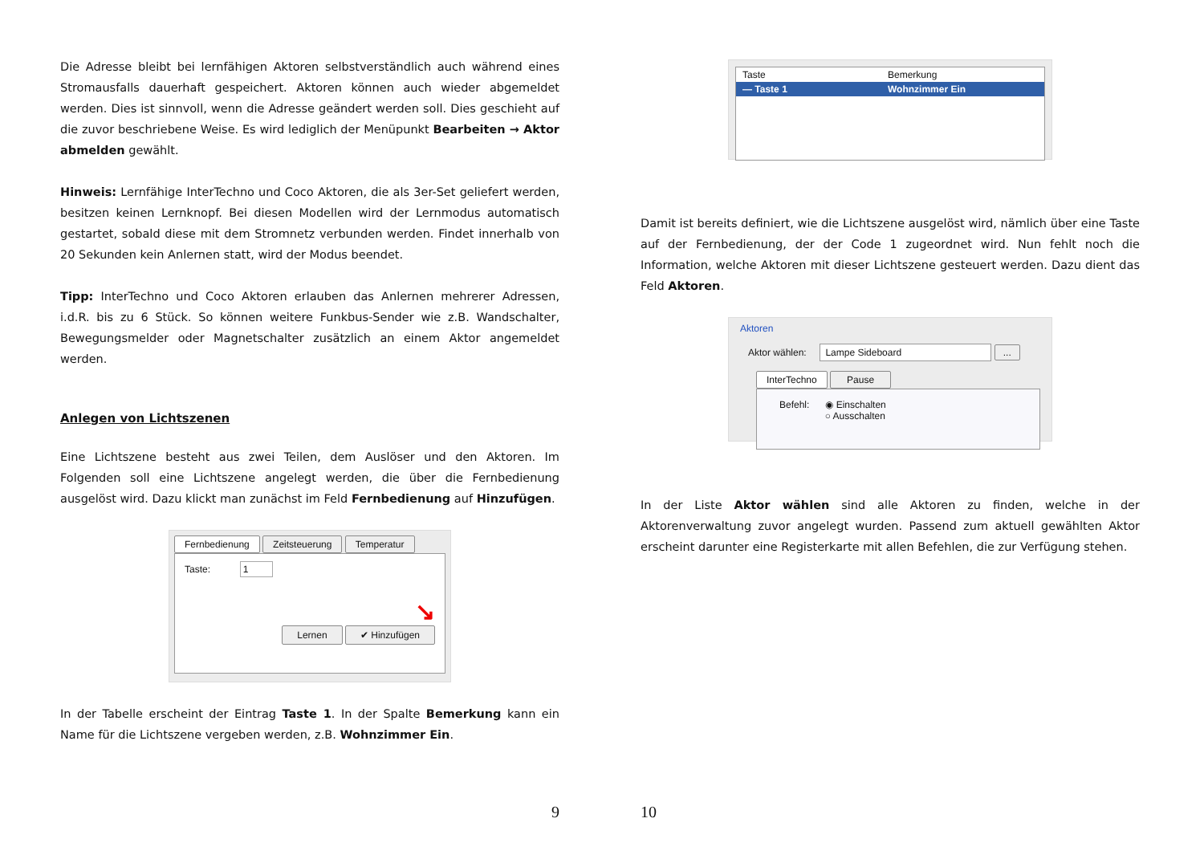Die Adresse bleibt bei lernfähigen Aktoren selbstverständlich auch während eines Stromausfalls dauerhaft gespeichert. Aktoren können auch wieder abgemeldet werden. Dies ist sinnvoll, wenn die Adresse geändert werden soll. Dies geschieht auf die zuvor beschriebene Weise. Es wird lediglich der Menüpunkt Bearbeiten → Aktor abmelden gewählt.
Hinweis: Lernfähige InterTechno und Coco Aktoren, die als 3er-Set geliefert werden, besitzen keinen Lernknopf. Bei diesen Modellen wird der Lernmodus automatisch gestartet, sobald diese mit dem Stromnetz verbunden werden. Findet innerhalb von 20 Sekunden kein Anlernen statt, wird der Modus beendet.
Tipp: InterTechno und Coco Aktoren erlauben das Anlernen mehrerer Adressen, i.d.R. bis zu 6 Stück. So können weitere Funkbus-Sender wie z.B. Wandschalter, Bewegungsmelder oder Magnetschalter zusätzlich an einem Aktor angemeldet werden.
Anlegen von Lichtszenen
Eine Lichtszene besteht aus zwei Teilen, dem Auslöser und den Aktoren. Im Folgenden soll eine Lichtszene angelegt werden, die über die Fernbedienung ausgelöst wird. Dazu klickt man zunächst im Feld Fernbedienung auf Hinzufügen.
Fernbedienung Zeitsteuerung Temperatur
Taste: 1
↘
Lernen ✔ Hinzufügen
In der Tabelle erscheint der Eintrag Taste 1. In der Spalte Bemerkung kann ein Name für die Lichtszene vergeben werden, z.B. Wohnzimmer Ein.
9
Taste Bemerkung
— Taste 1 Wohnzimmer Ein
Damit ist bereits definiert, wie die Lichtszene ausgelöst wird, nämlich über eine Taste auf der Fernbedienung, der der Code 1 zugeordnet wird. Nun fehlt noch die Information, welche Aktoren mit dieser Lichtszene gesteuert werden. Dazu dient das Feld Aktoren.
Aktoren
Aktor wählen: Lampe Sideboard ...
InterTechno Pause
Befehl: ◉ Einschalten
○ Ausschalten
In der Liste Aktor wählen sind alle Aktoren zu finden, welche in der Aktorenverwaltung zuvor angelegt wurden. Passend zum aktuell gewählten Aktor erscheint darunter eine Registerkarte mit allen Befehlen, die zur Verfügung stehen.
10